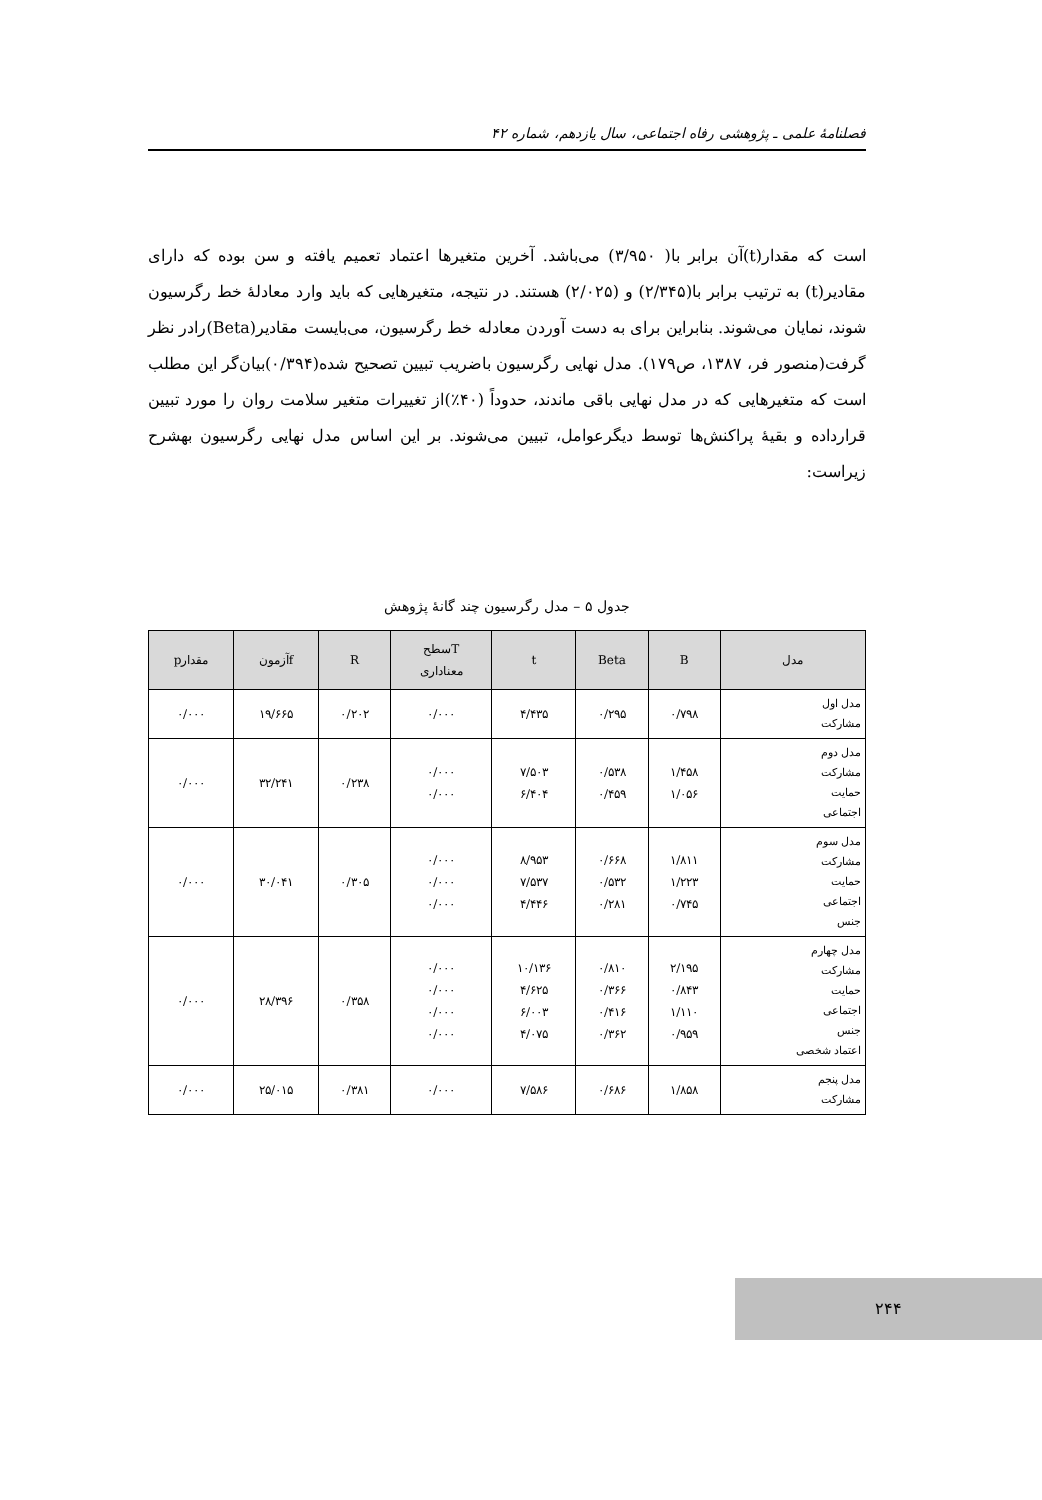فصلنامهٔ علمی ـ پژوهشی رفاه اجتماعی، سال یازدهم، شماره ۴۲
است که مقدار(t)آن برابر با( ۳/۹۵۰) می‌باشد. آخرین متغیرها اعتماد تعمیم یافته و سن بوده که دارای مقادیر(t) به ترتیب برابر با(۲/۳۴۵) و (۲/۰۲۵) هستند. در نتیجه، متغیرهایی که باید وارد معادلهٔ خط رگرسیون شوند، نمایان می‌شوند. بنابراین برای به دست آوردن معادله خط رگرسیون، می‌بایست مقادیر(Beta)رادر نظر گرفت(منصور فر، ۱۳۸۷، ص۱۷۹). مدل نهایی رگرسیون باضریب تبیین تصحیح شده(۰/۳۹۴)بیان‌گر این مطلب است که متغیرهایی که در مدل نهایی باقی ماندند، حدوداً (۴۰٪)از تغییرات متغیر سلامت روان را مورد تبیین قرارداده و بقیهٔ پراکنش‌ها توسط دیگرعوامل، تبیین می‌شوند. بر این اساس مدل نهایی رگرسیون بهشرح زیراست:
جدول ۵ – مدل رگرسیون چند گانهٔ پژوهش
| مدل | B | Beta | t | Tسطح معناداری | R | fآزمون | مقدارp |
| --- | --- | --- | --- | --- | --- | --- | --- |
| مدل اول مشارکت | ۰/۷۹۸ | ۰/۲۹۵ | ۴/۴۳۵ | ۰/۰۰۰ | ۰/۲۰۲ | ۱۹/۶۶۵ | ۰/۰۰۰ |
| مدل دوم مشارکت حمایت اجتماعی | ۱/۴۵۸ ۱/۰۵۶ | ۰/۵۳۸ ۰/۴۵۹ | ۷/۵۰۳ ۶/۴۰۴ | ۰/۰۰۰ ۰/۰۰۰ | ۰/۲۳۸ | ۳۲/۲۴۱ | ۰/۰۰۰ |
| مدل سوم مشارکت حمایت اجتماعی جنس | ۱/۸۱۱ ۱/۲۲۳ ۰/۷۴۵ | ۰/۶۶۸ ۰/۵۳۲ ۰/۲۸۱ | ۸/۹۵۳ ۷/۵۳۷ ۴/۴۴۶ | ۰/۰۰۰ ۰/۰۰۰ ۰/۰۰۰ | ۰/۳۰۵ | ۳۰/۰۴۱ | ۰/۰۰۰ |
| مدل چهارم مشارکت حمایت اجتماعی جنس اعتماد شخصی | ۲/۱۹۵ ۰/۸۴۳ ۱/۱۱۰ ۰/۹۵۹ | ۰/۸۱۰ ۰/۳۶۶ ۰/۴۱۶ ۰/۳۶۲ | ۱۰/۱۳۶ ۴/۶۲۵ ۶/۰۰۳ ۴/۰۷۵ | ۰/۰۰۰ ۰/۰۰۰ ۰/۰۰۰ ۰/۰۰۰ | ۰/۳۵۸ | ۲۸/۳۹۶ | ۰/۰۰۰ |
| مدل پنجم مشارکت | ۱/۸۵۸ | ۰/۶۸۶ | ۷/۵۸۶ | ۰/۰۰۰ | ۰/۳۸۱ | ۲۵/۰۱۵ | ۰/۰۰۰ |
۲۴۴